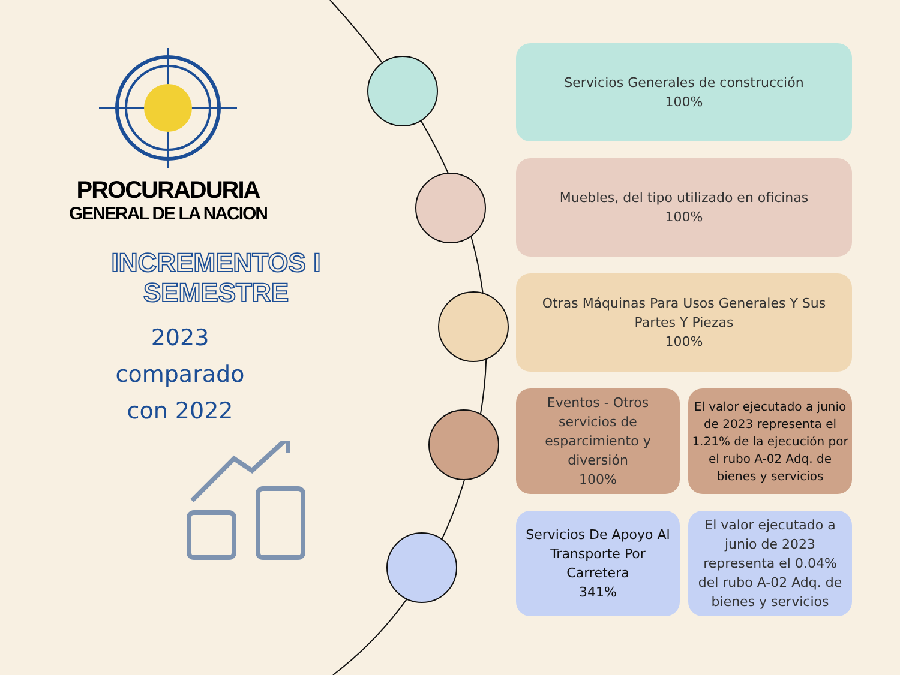PROCURADURIA
GENERAL DE LA NACION
INCREMENTOS I SEMESTRE
2023
comparado
con 2022
Servicios Generales de construcción
100%
Muebles, del tipo utilizado en oficinas
100%
Otras Máquinas Para Usos Generales Y Sus
Partes Y Piezas
100%
Eventos - Otros servicios de esparcimiento y diversión
100%
El valor ejecutado a junio de 2023 representa el 1.21% de la ejecución por el rubo A-02 Adq. de bienes y servicios
Servicios De Apoyo Al Transporte Por Carretera
341%
El valor ejecutado a junio de 2023 representa el 0.04% del rubo A-02 Adq. de bienes y servicios